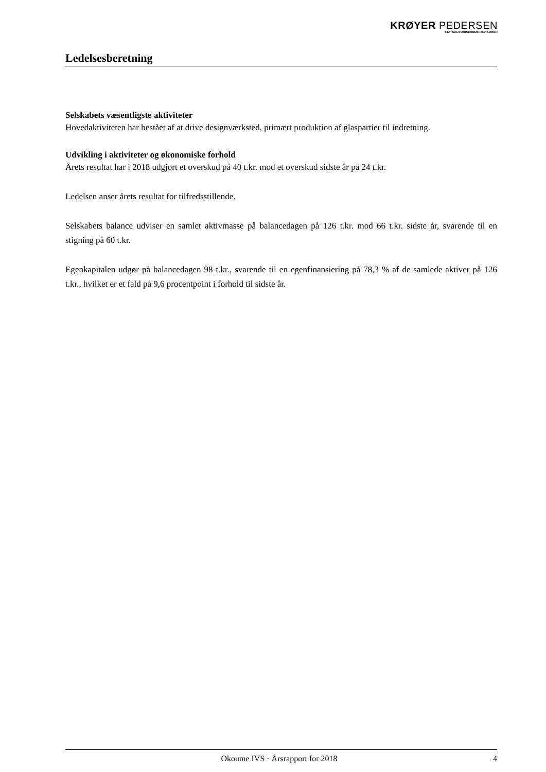KRØYER PEDERSEN
STATSAUTORISEREDE REVISORER
Ledelsesberetning
Selskabets væsentligste aktiviteter
Hovedaktiviteten har bestået af at drive designværksted, primært produktion af glaspartier til indretning.
Udvikling i aktiviteter og økonomiske forhold
Årets resultat har i 2018 udgjort et overskud på 40 t.kr. mod et overskud sidste år på 24 t.kr.
Ledelsen anser årets resultat for tilfredsstillende.
Selskabets balance udviser en samlet aktivmasse på balancedagen på 126 t.kr. mod 66 t.kr. sidste år, svarende til en stigning på 60 t.kr.
Egenkapitalen udgør på balancedagen 98 t.kr., svarende til en egenfinansiering på 78,3 % af de samlede aktiver på 126 t.kr., hvilket er et fald på 9,6 procentpoint i forhold til sidste år.
Okoume IVS · Årsrapport for 2018 4